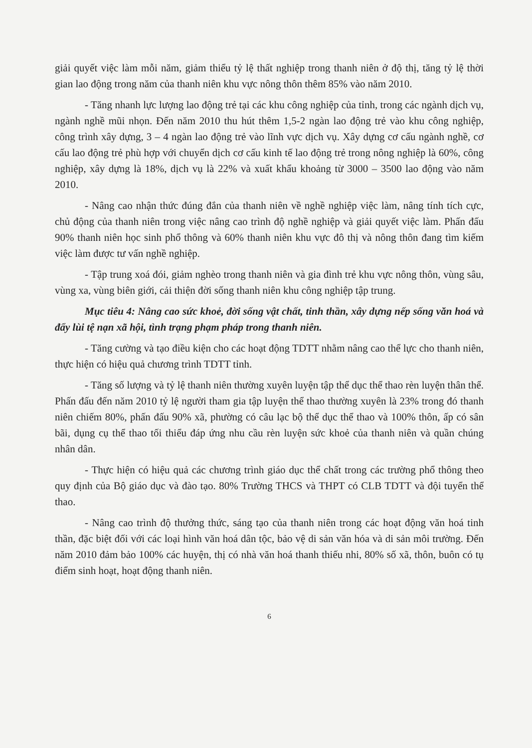giải quyết việc làm mỗi năm, giảm thiểu tỷ lệ thất nghiệp trong thanh niên ở độ thị, tăng tỷ lệ thời gian lao động trong năm của thanh niên khu vực nông thôn thêm 85% vào năm 2010.
- Tăng nhanh lực lượng lao động trẻ tại các khu công nghiệp của tỉnh, trong các ngành dịch vụ, ngành nghề mũi nhọn. Đến năm 2010 thu hút thêm 1,5-2 ngàn lao động trẻ vào khu công nghiệp, công trình xây dựng, 3 – 4 ngàn lao động trẻ vào lĩnh vực dịch vụ. Xây dựng cơ cấu ngành nghề, cơ cấu lao động trẻ phù hợp với chuyển dịch cơ cấu kinh tế lao động trẻ trong nông nghiệp là 60%, công nghiệp, xây dựng là 18%, dịch vụ là 22% và xuất khẩu khoảng từ 3000 – 3500 lao động vào năm 2010.
- Nâng cao nhận thức đúng đắn của thanh niên về nghề nghiệp việc làm, nâng tính tích cực, chủ động của thanh niên trong việc nâng cao trình độ nghề nghiệp và giải quyết việc làm. Phấn đấu 90% thanh niên học sinh phổ thông và 60% thanh niên khu vực đô thị và nông thôn đang tìm kiếm việc làm được tư vấn nghề nghiệp.
- Tập trung xoá đói, giảm nghèo trong thanh niên và gia đình trẻ khu vực nông thôn, vùng sâu, vùng xa, vùng biên giới, cải thiện đời sống thanh niên khu công nghiệp tập trung.
Mục tiêu 4: Nâng cao sức khoẻ, đời sống vật chất, tinh thần, xây dựng nếp sống văn hoá và đẩy lùi tệ nạn xã hội, tình trạng phạm pháp trong thanh niên.
- Tăng cường và tạo điều kiện cho các hoạt động TDTT nhằm nâng cao thể lực cho thanh niên, thực hiện có hiệu quả chương trình TDTT tỉnh.
- Tăng số lượng và tỷ lệ thanh niên thường xuyên luyện tập thể dục thể thao rèn luyện thân thể. Phấn đấu đến năm 2010 tỷ lệ người tham gia tập luyện thể thao thường xuyên là 23% trong đó thanh niên chiếm 80%, phấn đấu 90% xã, phường có câu lạc bộ thể dục thể thao và 100% thôn, ấp có sân bãi, dụng cụ thể thao tối thiểu đáp ứng nhu cầu rèn luyện sức khoẻ của thanh niên và quần chúng nhân dân.
- Thực hiện có hiệu quả các chương trình giáo dục thể chất trong các trường phổ thông theo quy định của Bộ giáo dục và đào tạo. 80% Trường THCS và THPT có CLB TDTT và đội tuyển thể thao.
- Nâng cao trình độ thưởng thức, sáng tạo của thanh niên trong các hoạt động văn hoá tinh thần, đặc biệt đối với các loại hình văn hoá dân tộc, bảo vệ di sản văn hóa và di sản môi trường. Đến năm 2010 đảm bảo 100% các huyện, thị có nhà văn hoá thanh thiếu nhi, 80% số xã, thôn, buôn có tụ điểm sinh hoạt, hoạt động thanh niên.
6